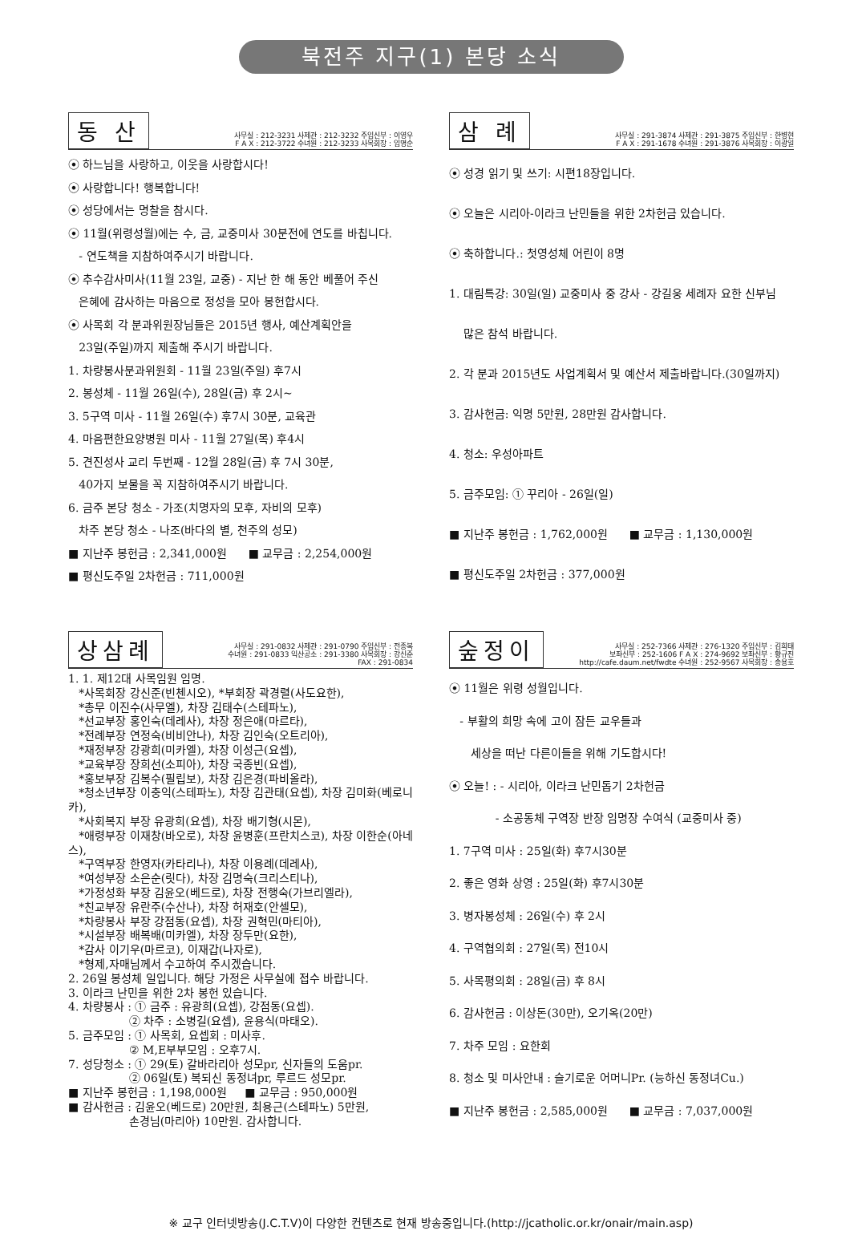북전주 지구(1) 본당 소식
동 산
사무실 : 212-3231 사제관 : 212-3232 주임신부 : 이영우
F A X : 212-3722 수녀원 : 212-3233 사목회장 : 임명순
⦿ 하느님을 사랑하고, 이웃을 사랑합시다!
⦿ 사랑합니다! 행복합니다!
⦿ 성당에서는 명찰을 참시다.
⦿ 11월(위령성월)에는 수, 금, 교중미사 30분전에 연도를 바칩니다.
- 연도책을 지참하여주시기 바랍니다.
⦿ 추수감사미사(11월 23일, 교중) - 지난 한 해 동안 베풀어 주신
은혜에 감사하는 마음으로 정성을 모아 봉헌합시다.
⦿ 사목회 각 분과위원장님들은 2015년 행사, 예산계획안을
23일(주일)까지 제출해 주시기 바랍니다.
1. 차량봉사분과위원회 - 11월 23일(주일) 후7시
2. 봉성체 - 11월 26일(수), 28일(금) 후 2시~
3. 5구역 미사 - 11월 26일(수) 후7시 30분, 교육관
4. 마음편한요양병원 미사 - 11월 27일(목) 후4시
5. 견진성사 교리 두번째 - 12월 28일(금) 후 7시 30분,
40가지 보물을 꼭 지참하여주시기 바랍니다.
6. 금주 본당 청소 - 가조(치명자의 모후, 자비의 모후)
차주 본당 청소 - 나조(바다의 별, 천주의 성모)
■ 지난주 봉헌금 : 2,341,000원 ■ 교무금 : 2,254,000원
■ 평신도주일 2차헌금 : 711,000원
삼 례
사무실 : 291-3874 사제관 : 291-3875 주임신부 : 한병현
F A X : 291-1678 수녀원 : 291-3876 사목회장 : 이광일
⦿ 성경 읽기 및 쓰기: 시편18장입니다.
⦿ 오늘은 시리아-이라크 난민들을 위한 2차헌금 있습니다.
⦿ 축하합니다.: 첫영성체 어린이 8명
1. 대림특강: 30일(일) 교중미사 중 강사 - 강길웅 세례자 요한 신부님
많은 참석 바랍니다.
2. 각 분과 2015년도 사업계획서 및 예산서 제출바랍니다.(30일까지)
3. 감사헌금: 익명 5만원, 28만원 감사합니다.
4. 청소: 우성아파트
5. 금주모임: ① 꾸리아 - 26일(일)
■ 지난주 봉헌금 : 1,762,000원 ■ 교무금 : 1,130,000원
■ 평신도주일 2차헌금 : 377,000원
상삼례
사무실 : 291-0832 사제관 : 291-0790 주임신부 : 전종복
수녀원 : 291-0833 익산공소 : 291-3380 사목회장 : 강신준
FAX : 291-0834
1. 1. 제12대 사목임원 임명.
*사목회장 강신준(빈첸시오), *부회장 곽경렬(사도요한),
*총무 이진수(사무엘), 차장 김태수(스테파노),
*선교부장 홍인숙(데레사), 차장 정은애(마르타),
*전례부장 연정숙(비비안나), 차장 김인숙(오트리아),
*재정부장 강광희(미카엘), 차장 이성근(요셉),
*교육부장 장희선(소피아), 차장 국종빈(요셉),
*홍보부장 김복수(필립보), 차장 김은경(파비올라),
*청소년부장 이충익(스테파노), 차장 김관태(요셉), 차장 김미화(베로니카),
*사회복지 부장 유광희(요셉), 차장 배기형(시몬),
*애령부장 이재창(바오로), 차장 윤병훈(프란치스코), 차장 이한순(아네스),
*구역부장 한영자(카타리나), 차장 이용례(데레사),
*여성부장 소은순(릿다), 차장 김명숙(크리스티나),
*가정성화 부장 김윤오(베드로), 차장 전행숙(가브리엘라),
*친교부장 유란주(수산나), 차장 허재호(안셀모),
*차량봉사 부장 강점동(요셉), 차장 권혁민(마티아),
*시설부장 배복배(미카엘), 차장 장두만(요한),
*감사 이기우(마르코), 이재갑(나자로),
*형제,자매님께서 수고하여 주시겠습니다.
2. 26일 봉성체 일입니다. 해당 가정은 사무실에 접수 바랍니다.
3. 이라크 난민을 위한 2차 봉헌 있습니다.
4. 차량봉사 : ① 금주 : 유광희(요셉), 강점동(요셉).
② 차주 : 소병길(요셉), 윤용식(마태오).
5. 금주모임 : ① 사목회, 요셉회 : 미사후.
② M,E부부모임 : 오후7시.
7. 성당청소 : ① 29(토) 갈바라리아 성모pr, 신자들의 도움pr.
② 06일(토) 복되신 동정녀pr, 루르드 성모pr.
■ 지난주 봉헌금 : 1,198,000원 ■ 교무금 : 950,000원
■ 감사헌금 : 김윤오(베드로) 20만원, 최용근(스테파노) 5만원,
손경님(마리아) 10만원. 감사합니다.
숲정이
사무실 : 252-7366 사제관 : 276-1320 주임신부 : 김희태
보좌신부 : 252-1606 F A X : 274-9692 보좌신부 : 황규진
http://cafe.daum.net/fwdte 수녀원 : 252-9567 사목회장 : 송용호
⦿ 11월은 위령 성월입니다.
- 부활의 희망 속에 고이 잠든 교우들과
세상을 떠난 다른이들을 위해 기도합시다!
⦿ 오늘! : - 시리아, 이라크 난민돕기 2차헌금
- 소공동체 구역장 반장 임명장 수여식 (교중미사 중)
1. 7구역 미사 : 25일(화) 후7시30분
2. 좋은 영화 상영 : 25일(화) 후7시30분
3. 병자봉성체 : 26일(수) 후 2시
4. 구역협의회 : 27일(목) 전10시
5. 사목평의회 : 28일(금) 후 8시
6. 감사헌금 : 이상돈(30만), 오기옥(20만)
7. 차주 모임 : 요한회
8. 청소 및 미사안내 : 슬기로운 어머니Pr. (능하신 동정녀Cu.)
■ 지난주 봉헌금 : 2,585,000원 ■ 교무금 : 7,037,000원
※ 교구 인터넷방송(J.C.T.V)이 다양한 컨텐츠로 현재 방송중입니다.(http://jcatholic.or.kr/onair/main.asp)